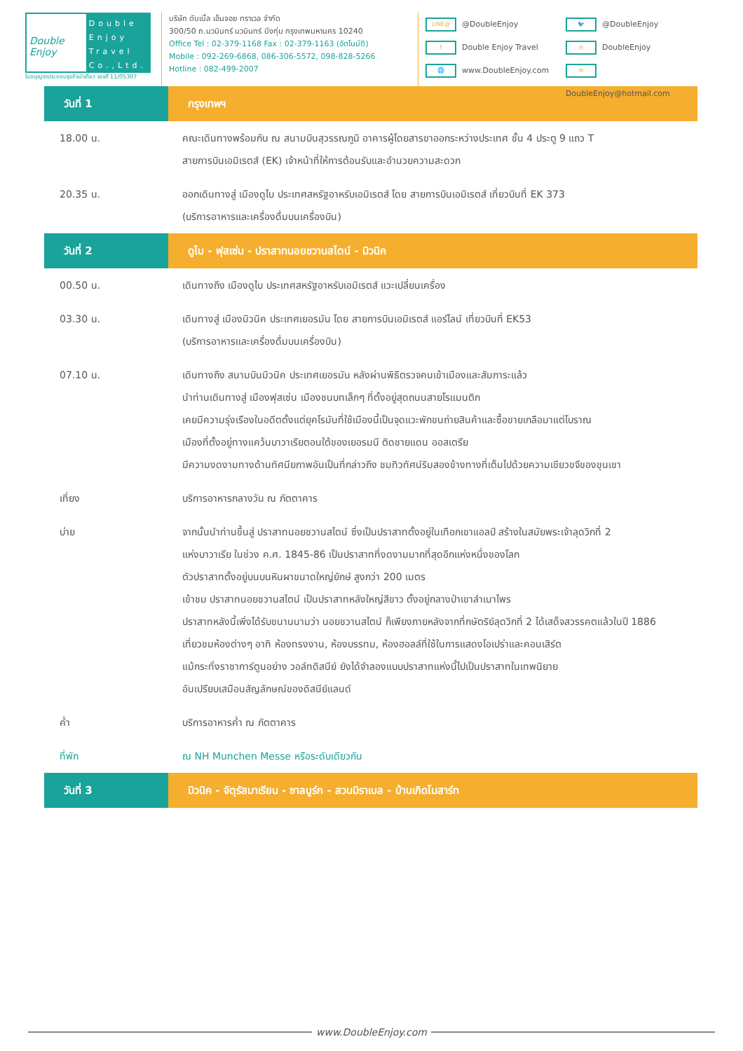Double Enjoy
Double
Enjoy
Travel
Co.,Ltd.
ใบอนุญาตประกอบธุรกิจนำเที่ยว เลขที่ 11/05307
บริษัท ดับเบิ้ล เอ็นจอย ทราเวล จำกัด
300/50 ถ.นวมินทร์ นวมินทร์ บึงกุ่ม กรุงเทพมหานคร 10240
Office Tel : 02-379-1168 Fax : 02-379-1163 (อัตโนมัติ)
Mobile : 092-269-6868, 086-306-5572, 098-828-5266
Hotline : 082-499-2007
LINE@ @DoubleEnjoy
🐦 @DoubleEnjoy
f Double Enjoy Travel
◎ DoubleEnjoy
🌐 www.DoubleEnjoy.com
✉ DoubleEnjoy@hotmail.com
| วันที่ 1 | กรุงเทพฯ |
| 18.00 น. | คณะเดินทางพร้อมกัน ณ สนามบินสุวรรณภูมิ อาคารผู้โดยสารขาออกระหว่างประเทศ ชั้น 4 ประตู 9 แถว T สายการบินเอมิเรตส์ (EK) เจ้าหน้าที่ให้การต้อนรับและอำนวยความสะดวก |
| 20.35 น. | ออกเดินทางสู่ เมืองดูไบ ประเทศสหรัฐอาหรับเอมิเรตส์ โดย สายการบินเอมิเรตส์ เที่ยวบินที่ EK 373 (บริการอาหารและเครื่องดื่มบนเครื่องบิน) |
| วันที่ 2 | ดูไบ - ฟุสเซ่น - ปราสาทนอยชวานสไตน์ - มิวนิค |
| 00.50 น. | เดินทางถึง เมืองดูไบ ประเทศสหรัฐอาหรับเอมิเรตส์ แวะเปลี่ยนเครื่อง |
| 03.30 น. | เดินทางสู่ เมืองมิวนิค ประเทศเยอรมัน โดย สายการบินเอมิเรตส์ แอร์ไลน์ เที่ยวบินที่ EK53 (บริการอาหารและเครื่องดื่มบนเครื่องบิน) |
| 07.10 น. | เดินทางถึง สนามบินมิวนิค ประเทศเยอรมัน หลังผ่านพิธีตรวจคนเข้าเมืองและสัมภาระแล้ว นำท่านเดินทางสู่ เมืองฟุสเซ่น เมืองชนบทเล็กๆ ที่ตั้งอยู่สุดถนนสายโรแมนติก เคยมีความรุ่งเรืองในอดีตตั้งแต่ยุคโรมันที่ใช้เมืองนี้เป็นจุดแวะพักขนถ่ายสินค้าและซื้อขายเกลือมาแต่โบราณ เมืองที่ตั้งอยู่ทางแคว้นบาวาเรียตอนใต้ของเยอรมนี ติดชายแดน ออสเตรีย มีความงดงามทางด้านทัศนียภาพอันเป็นที่กล่าวถึง ชมทิวทัศน์ริมสองข้างทางที่เต็มไปด้วยความเขียวขจีของขุนเขา |
| เที่ยง | บริการอาหารกลางวัน ณ ภัตตาคาร |
| บ่าย | จากนั้นนำท่านขึ้นสู่ ปราสาทนอยชวานสไตน์ ซึ่งเป็นปราสาทตั้งอยู่ในเทือกเขาแอลป์ สร้างในสมัยพระเจ้าลุดวิกที่ 2 แห่งบาวาเรีย ในช่วง ค.ศ. 1845-86 เป็นปราสาทที่งดงามมากที่สุดอีกแห่งหนึ่งของโลก ตัวปราสาทตั้งอยู่บนบนหินผาขนาดใหญ่ยักษ์ สูงกว่า 200 เมตร เข้าชม ปราสาทนอยชวานสไตน์ เป็นปราสาทหลังใหญ่สีขาว ตั้งอยู่กลางป่าเขาลำเนาไพร ปราสาทหลังนี้เพิ่งได้รับขนานนามว่า นอยชวานสไตน์ ก็เพียงภายหลังจากที่กษัตริย์ลุดวิกที่ 2 ได้เสด็จสวรรคตแล้วในปี 1886 เที่ยวชมห้องต่างๆ อาทิ ห้องทรงงาน, ห้องบรรทม, ห้องฮอลล์ที่ใช้ในการแสดงโอเปร่าและคอนเสิร์ต แม้กระทั่งราชาการ์ตูนอย่าง วอล์ทดิสนีย์ ยังได้จำลองแบบปราสาทแห่งนี้ไปเป็นปราสาทในเทพนิยาย อันเปรียบเสมือนสัญลักษณ์ของดิสนีย์แลนด์ |
| ค่ำ | บริการอาหารค่ำ ณ ภัตตาคาร |
| ที่พัก | ณ NH Munchen Messe หรือระดับเดียวกัน |
| วันที่ 3 | มิวนิค - จัตุรัสมาเรียน - ซาลบูร์ก - สวนมิราเบล - บ้านเกิดโมสาร์ท |
www.DoubleEnjoy.com